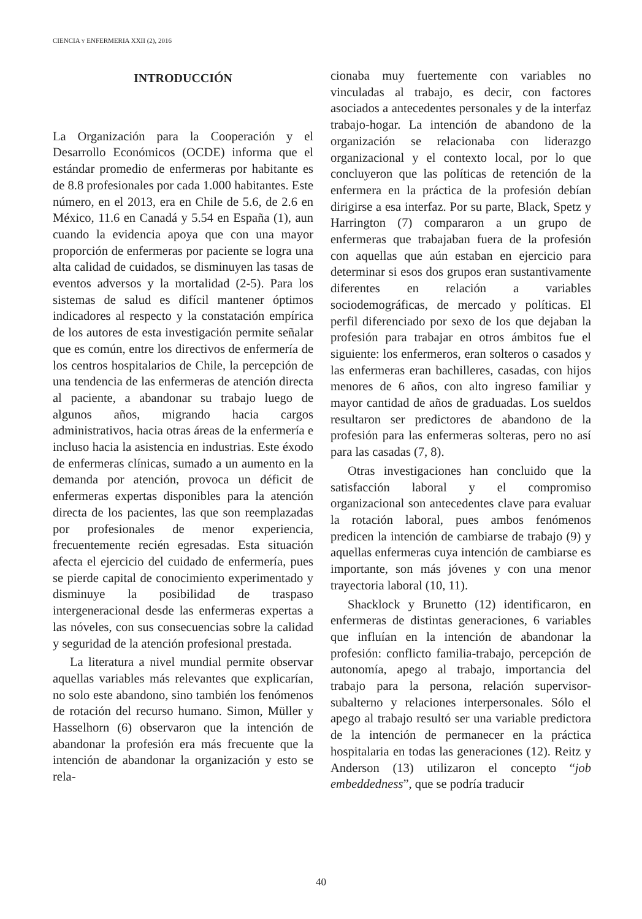CIENCIA Y ENFERMERIA XXII (2), 2016
INTRODUCCIÓN
La Organización para la Cooperación y el Desarrollo Económicos (OCDE) informa que el estándar promedio de enfermeras por habitante es de 8.8 profesionales por cada 1.000 habitantes. Este número, en el 2013, era en Chile de 5.6, de 2.6 en México, 11.6 en Canadá y 5.54 en España (1), aun cuando la evidencia apoya que con una mayor proporción de enfermeras por paciente se logra una alta calidad de cuidados, se disminuyen las tasas de eventos adversos y la mortalidad (2-5). Para los sistemas de salud es difícil mantener óptimos indicadores al respecto y la constatación empírica de los autores de esta investigación permite señalar que es común, entre los directivos de enfermería de los centros hospitalarios de Chile, la percepción de una tendencia de las enfermeras de atención directa al paciente, a abandonar su trabajo luego de algunos años, migrando hacia cargos administrativos, hacia otras áreas de la enfermería e incluso hacia la asistencia en industrias. Este éxodo de enfermeras clínicas, sumado a un aumento en la demanda por atención, provoca un déficit de enfermeras expertas disponibles para la atención directa de los pacientes, las que son reemplazadas por profesionales de menor experiencia, frecuentemente recién egresadas. Esta situación afecta el ejercicio del cuidado de enfermería, pues se pierde capital de conocimiento experimentado y disminuye la posibilidad de traspaso intergeneracional desde las enfermeras expertas a las nóveles, con sus consecuencias sobre la calidad y seguridad de la atención profesional prestada.
La literatura a nivel mundial permite observar aquellas variables más relevantes que explicarían, no solo este abandono, sino también los fenómenos de rotación del recurso humano. Simon, Müller y Hasselhorn (6) observaron que la intención de abandonar la profesión era más frecuente que la intención de abandonar la organización y esto se rela-
cionaba muy fuertemente con variables no vinculadas al trabajo, es decir, con factores asociados a antecedentes personales y de la interfaz trabajo-hogar. La intención de abandono de la organización se relacionaba con liderazgo organizacional y el contexto local, por lo que concluyeron que las políticas de retención de la enfermera en la práctica de la profesión debían dirigirse a esa interfaz. Por su parte, Black, Spetz y Harrington (7) compararon a un grupo de enfermeras que trabajaban fuera de la profesión con aquellas que aún estaban en ejercicio para determinar si esos dos grupos eran sustantivamente diferentes en relación a variables sociodemográficas, de mercado y políticas. El perfil diferenciado por sexo de los que dejaban la profesión para trabajar en otros ámbitos fue el siguiente: los enfermeros, eran solteros o casados y las enfermeras eran bachilleres, casadas, con hijos menores de 6 años, con alto ingreso familiar y mayor cantidad de años de graduadas. Los sueldos resultaron ser predictores de abandono de la profesión para las enfermeras solteras, pero no así para las casadas (7, 8).
Otras investigaciones han concluido que la satisfacción laboral y el compromiso organizacional son antecedentes clave para evaluar la rotación laboral, pues ambos fenómenos predicen la intención de cambiarse de trabajo (9) y aquellas enfermeras cuya intención de cambiarse es importante, son más jóvenes y con una menor trayectoria laboral (10, 11).
Shacklock y Brunetto (12) identificaron, en enfermeras de distintas generaciones, 6 variables que influían en la intención de abandonar la profesión: conflicto familia-trabajo, percepción de autonomía, apego al trabajo, importancia del trabajo para la persona, relación supervisor-subalterno y relaciones interpersonales. Sólo el apego al trabajo resultó ser una variable predictora de la intención de permanecer en la práctica hospitalaria en todas las generaciones (12). Reitz y Anderson (13) utilizaron el concepto “job embeddedness”, que se podría traducir
40